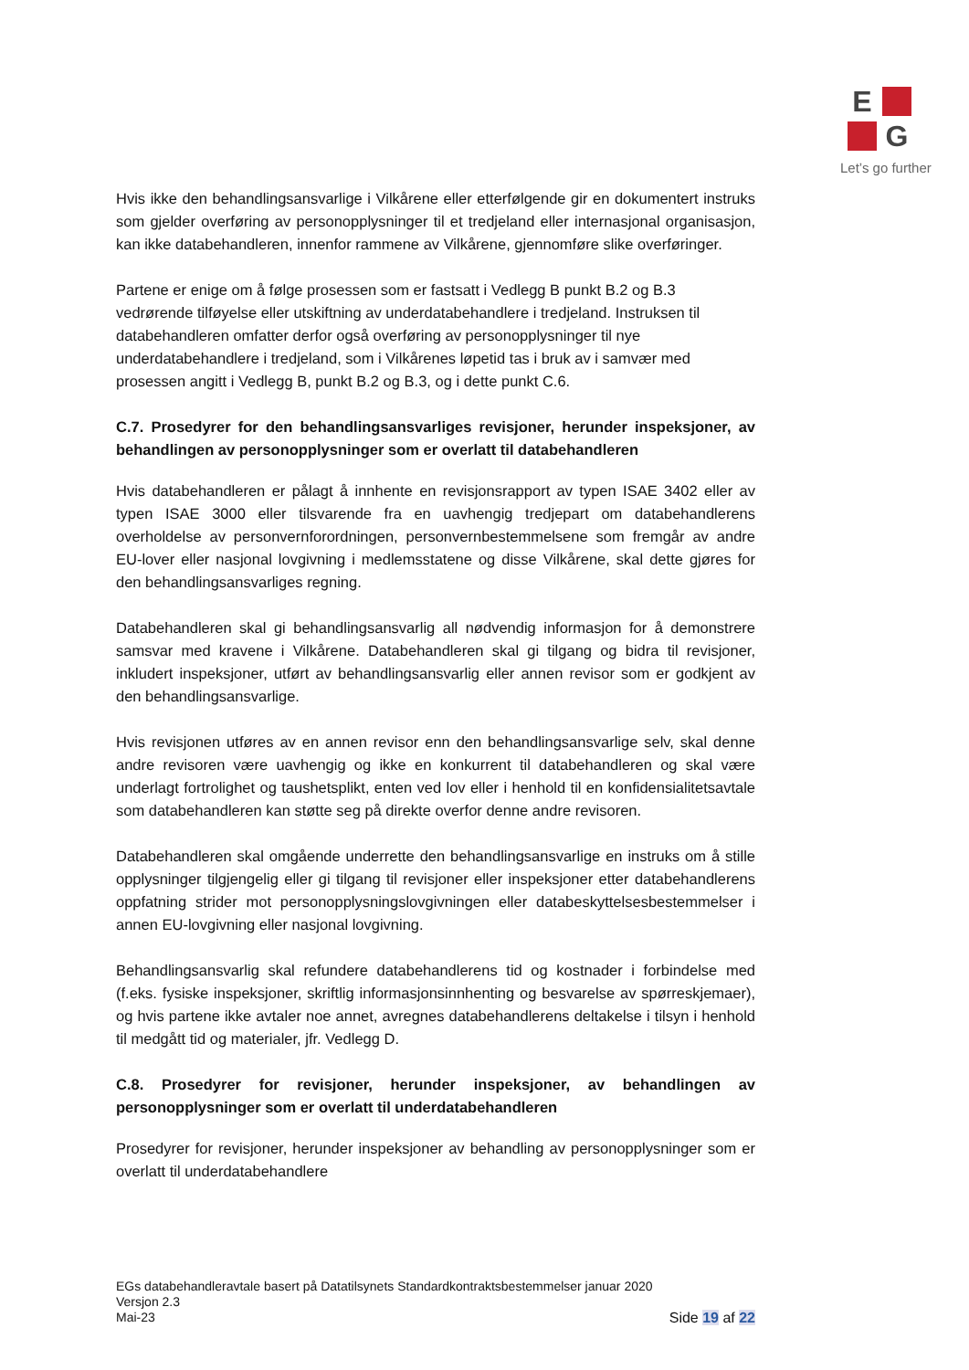E
G
Let’s go further
Hvis ikke den behandlingsansvarlige i Vilkårene eller etterfølgende gir en dokumentert instruks som gjelder overføring av personopplysninger til et tredjeland eller internasjonal organisasjon, kan ikke databehandleren, innenfor rammene av Vilkårene, gjennomføre slike overføringer.
Partene er enige om å følge prosessen som er fastsatt i Vedlegg B punkt B.2 og B.3 vedrørende tilføyelse eller utskiftning av underdatabehandlere i tredjeland. Instruksen til databehandleren omfatter derfor også overføring av personopplysninger til nye underdatabehandlere i tredjeland, som i Vilkårenes løpetid tas i bruk av i samvær med prosessen angitt i Vedlegg B, punkt B.2 og B.3, og i dette punkt C.6.
C.7. Prosedyrer for den behandlingsansvarliges revisjoner, herunder inspeksjoner, av behandlingen av personopplysninger som er overlatt til databehandleren
Hvis databehandleren er pålagt å innhente en revisjonsrapport av typen ISAE 3402 eller av typen ISAE 3000 eller tilsvarende fra en uavhengig tredjepart om databehandlerens overholdelse av personvernforordningen, personvernbestemmelsene som fremgår av andre EU-lover eller nasjonal lovgivning i medlemsstatene og disse Vilkårene, skal dette gjøres for den behandlingsansvarliges regning.
Databehandleren skal gi behandlingsansvarlig all nødvendig informasjon for å demonstrere samsvar med kravene i Vilkårene. Databehandleren skal gi tilgang og bidra til revisjoner, inkludert inspeksjoner, utført av behandlingsansvarlig eller annen revisor som er godkjent av den behandlingsansvarlige.
Hvis revisjonen utføres av en annen revisor enn den behandlingsansvarlige selv, skal denne andre revisoren være uavhengig og ikke en konkurrent til databehandleren og skal være underlagt fortrolighet og taushetsplikt, enten ved lov eller i henhold til en konfidensialitetsavtale som databehandleren kan støtte seg på direkte overfor denne andre revisoren.
Databehandleren skal omgående underrette den behandlingsansvarlige en instruks om å stille opplysninger tilgjengelig eller gi tilgang til revisjoner eller inspeksjoner etter databehandlerens oppfatning strider mot personopplysningslovgivningen eller databeskyttelsesbestemmelser i annen EU-lovgivning eller nasjonal lovgivning.
Behandlingsansvarlig skal refundere databehandlerens tid og kostnader i forbindelse med (f.eks. fysiske inspeksjoner, skriftlig informasjonsinnhenting og besvarelse av spørreskjemaer), og hvis partene ikke avtaler noe annet, avregnes databehandlerens deltakelse i tilsyn i henhold til medgått tid og materialer, jfr. Vedlegg D.
C.8. Prosedyrer for revisjoner, herunder inspeksjoner, av behandlingen av personopplysninger som er overlatt til underdatabehandleren
Prosedyrer for revisjoner, herunder inspeksjoner av behandling av personopplysninger som er overlatt til underdatabehandlere
EGs databehandleravtale basert på Datatilsynets Standardkontraktsbestemmelser januar 2020
Versjon 2.3
Mai-23
Side 19 af 22